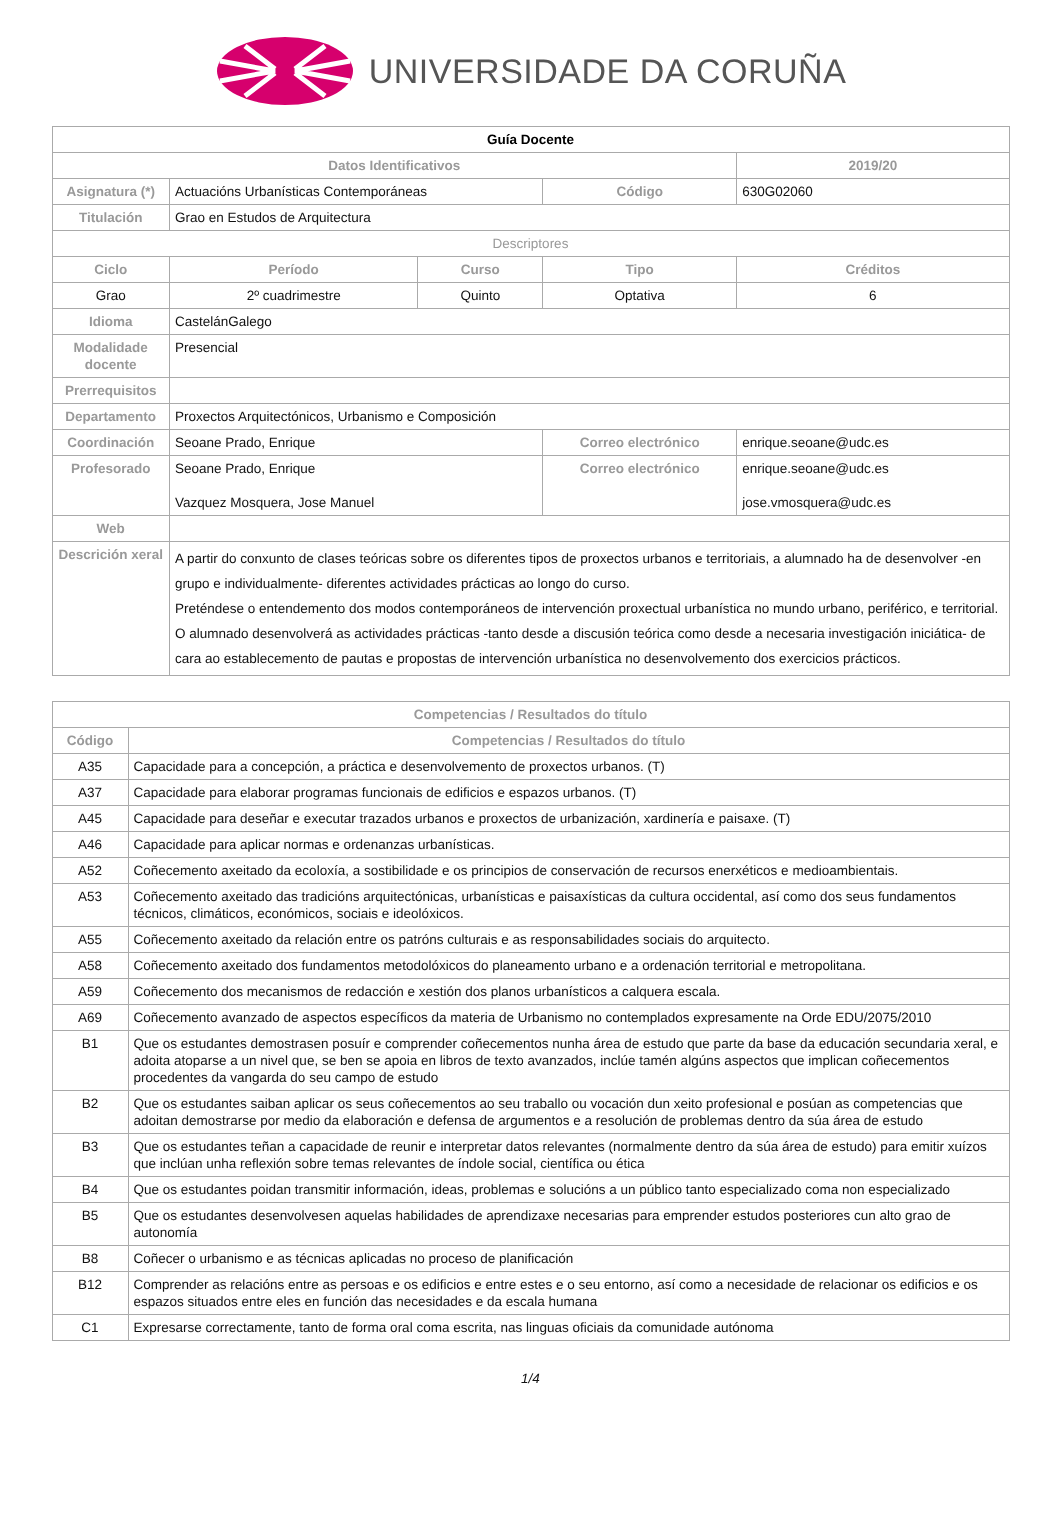UNIVERSIDADE DA CORUÑA
| Guía Docente | | | | | |
| --- | --- | --- | --- | --- | --- |
| Datos Identificativos | | | | | 2019/20 |
| Asignatura (*) | Actuacións Urbanísticas Contemporáneas | | Código | | 630G02060 |
| Titulación | Grao en Estudos de Arquitectura | | | | |
| Descriptores | | | | | |
| Ciclo | Período | Curso | Tipo | | Créditos |
| Grao | 2º cuadrimestre | Quinto | Optativa | | 6 |
| Idioma | CastelánGalego | | | | |
| Modalidade docente | Presencial | | | | |
| Prerrequisitos | | | | | |
| Departamento | Proxectos Arquitectónicos, Urbanismo e Composición | | | | |
| Coordinación | Seoane Prado, Enrique | | Correo electrónico | enrique.seoane@udc.es | |
| Profesorado | Seoane Prado, Enrique Vazquez Mosquera, Jose Manuel | | Correo electrónico | enrique.seoane@udc.es jose.vmosquera@udc.es | |
| Web | | | | | |
| Descrición xeral | A partir do conxunto de clases teóricas sobre os diferentes tipos de proxectos urbanos e territoriais, a alumnado ha de desenvolver -en grupo e individualmente- diferentes actividades prácticas ao longo do curso. Preténdese o entendemento dos modos contemporáneos de intervención proxectual urbanística no mundo urbano, periférico, e territorial. O alumnado desenvolverá as actividades prácticas -tanto desde a discusión teórica como desde a necesaria investigación iniciática- de cara ao establecemento de pautas e propostas de intervención urbanística no desenvolvemento dos exercicios prácticos. | | | | |
| Competencias / Resultados do título | |
| --- | --- |
| Código | Competencias / Resultados do título |
| A35 | Capacidade para a concepción, a práctica e desenvolvemento de proxectos urbanos. (T) |
| A37 | Capacidade para elaborar programas funcionais de edificios e espazos urbanos. (T) |
| A45 | Capacidade para deseñar e executar trazados urbanos e proxectos de urbanización, xardinería e paisaxe. (T) |
| A46 | Capacidade para aplicar normas e ordenanzas urbanísticas. |
| A52 | Coñecemento axeitado da ecoloxía, a sostibilidade e os principios de conservación de recursos enerxéticos e medioambientais. |
| A53 | Coñecemento axeitado das tradicións arquitectónicas, urbanísticas e paisaxísticas da cultura occidental, así como dos seus fundamentos técnicos, climáticos, económicos, sociais e ideolóxicos. |
| A55 | Coñecemento axeitado da relación entre os patróns culturais e as responsabilidades sociais do arquitecto. |
| A58 | Coñecemento axeitado dos fundamentos metodolóxicos do planeamento urbano e a ordenación territorial e metropolitana. |
| A59 | Coñecemento dos mecanismos de redacción e xestión dos planos urbanísticos a calquera escala. |
| A69 | Coñecemento avanzado de aspectos específicos da materia de Urbanismo no contemplados expresamente na Orde EDU/2075/2010 |
| B1 | Que os estudantes demostrasen posuír e comprender coñecementos nunha área de estudo que parte da base da educación secundaria xeral, e adoita atoparse a un nivel que, se ben se apoia en libros de texto avanzados, inclúe tamén algúns aspectos que implican coñecementos procedentes da vangarda do seu campo de estudo |
| B2 | Que os estudantes saiban aplicar os seus coñecementos ao seu traballo ou vocación dun xeito profesional e posúan as competencias que adoitan demostrarse por medio da elaboración e defensa de argumentos e a resolución de problemas dentro da súa área de estudo |
| B3 | Que os estudantes teñan a capacidade de reunir e interpretar datos relevantes (normalmente dentro da súa área de estudo) para emitir xuízos que inclúan unha reflexión sobre temas relevantes de índole social, científica ou ética |
| B4 | Que os estudantes poidan transmitir información, ideas, problemas e solucións a un público tanto especializado coma non especializado |
| B5 | Que os estudantes desenvolvesen aquelas habilidades de aprendizaxe necesarias para emprender estudos posteriores cun alto grao de autonomía |
| B8 | Coñecer o urbanismo e as técnicas aplicadas no proceso de planificación |
| B12 | Comprender as relacións entre as persoas e os edificios e entre estes e o seu entorno, así como a necesidade de relacionar os edificios e os espazos situados entre eles en función das necesidades e da escala humana |
| C1 | Expresarse correctamente, tanto de forma oral coma escrita, nas linguas oficiais da comunidade autónoma |
1/4